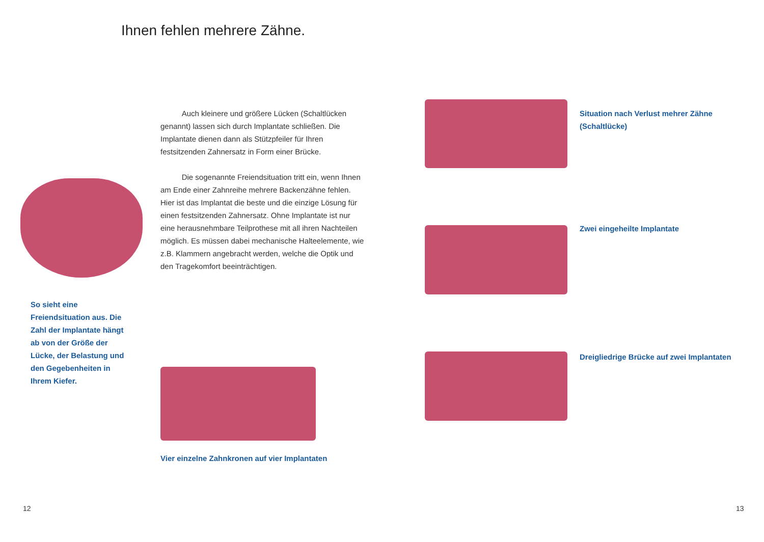Ihnen fehlen mehrere Zähne.
Auch kleinere und größere Lücken (Schaltlücken genannt) lassen sich durch Implantate schließen. Die Implantate dienen dann als Stützpfeiler für Ihren festsitzenden Zahnersatz in Form einer Brücke.
Die sogenannte Freiendsituation tritt ein, wenn Ihnen am Ende einer Zahnreihe mehrere Backenzähne fehlen. Hier ist das Implantat die beste und die einzige Lösung für einen festsitzenden Zahnersatz. Ohne Implantate ist nur eine herausnehmbare Teilprothese mit all ihren Nachteilen möglich. Es müssen dabei mechanische Halteelemente, wie z.B. Klammern angebracht werden, welche die Optik und den Tragekomfort beeinträchtigen.
So sieht eine Freiendsituation aus. Die Zahl der Implantate hängt ab von der Größe der Lücke, der Belastung und den Gegebenheiten in Ihrem Kiefer.
Vier einzelne Zahnkronen auf vier Implantaten
Situation nach Verlust mehrer Zähne (Schaltlücke)
Zwei eingeheilte Implantate
Dreigliedrige Brücke auf zwei Implantaten
12 13